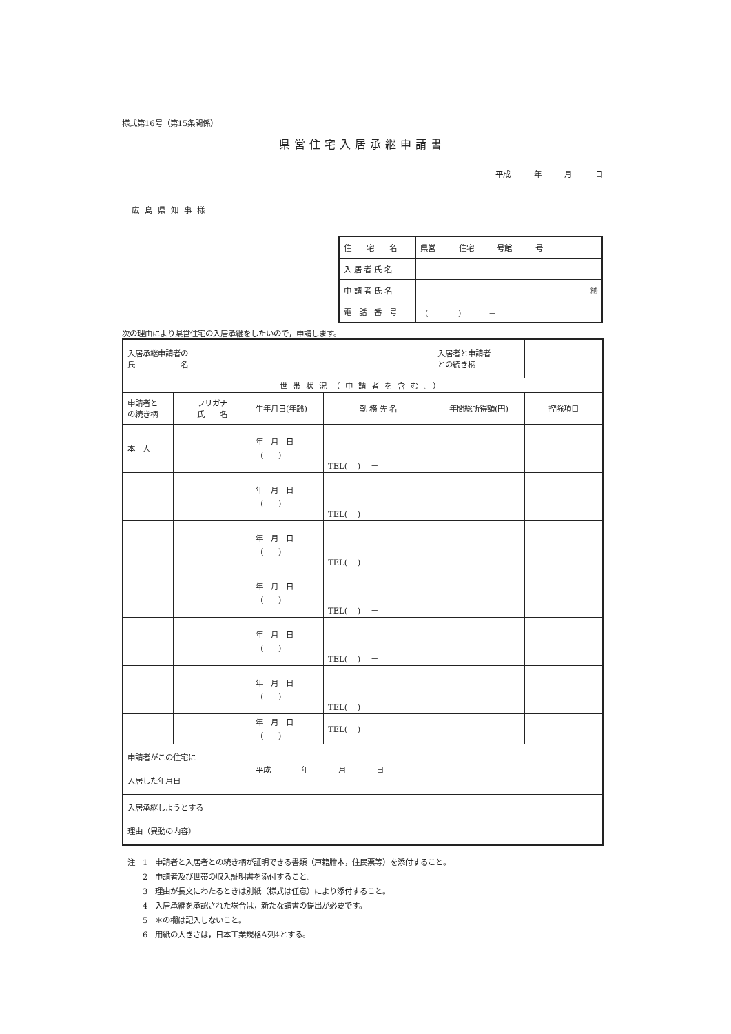様式第16号（第15条関係）
県営住宅入居承継申請書
平成 年 月 日
広島県知事様
| 住 宅 名 | 県営 住宅 号館 号 |
| 入 居 者 氏 名 | |
| 申 請 者 氏 名 | ㊞ |
| 電 話 番 号 | （ ） － |
次の理由により県営住宅の入居承継をしたいので，申請します。
| 入居承継申請者の 氏 名 | | | | 入居者と申請者 との続き柄 | |
| 世帯状況（申請者を含む。） | | | | | |
| 申請者と の続き柄 | フリガナ 氏 名 | 生年月日(年齢) | 勤 務 先 名 | 年間総所得額(円) | 控除項目 |
| 本 人 | | 年 月 日 （ ） | TEL( ) － | | |
| | | 年 月 日 （ ） | TEL( ) － | | |
| | | 年 月 日 （ ） | TEL( ) － | | |
| | | 年 月 日 （ ） | TEL( ) － | | |
| | | 年 月 日 （ ） | TEL( ) － | | |
| | | 年 月 日 （ ） | TEL( ) － | | |
| | | 年 月 日 （ ） | TEL( ) － | | |
| 申請者がこの住宅に 入居した年月日 | | 平成 年 月 日 | | | |
| 入居承継しようとする 理由（異動の内容） | | | | | |
注　1　申請者と入居者との続き柄が証明できる書類（戸籍謄本，住民票等）を添付すること。
　　2　申請者及び世帯の収入証明書を添付すること。
　　3　理由が長文にわたるときは別紙（様式は任意）により添付すること。
　　4　入居承継を承認された場合は，新たな請書の提出が必要です。
　　5　＊の欄は記入しないこと。
　　6　用紙の大きさは，日本工業規格A列4とする。